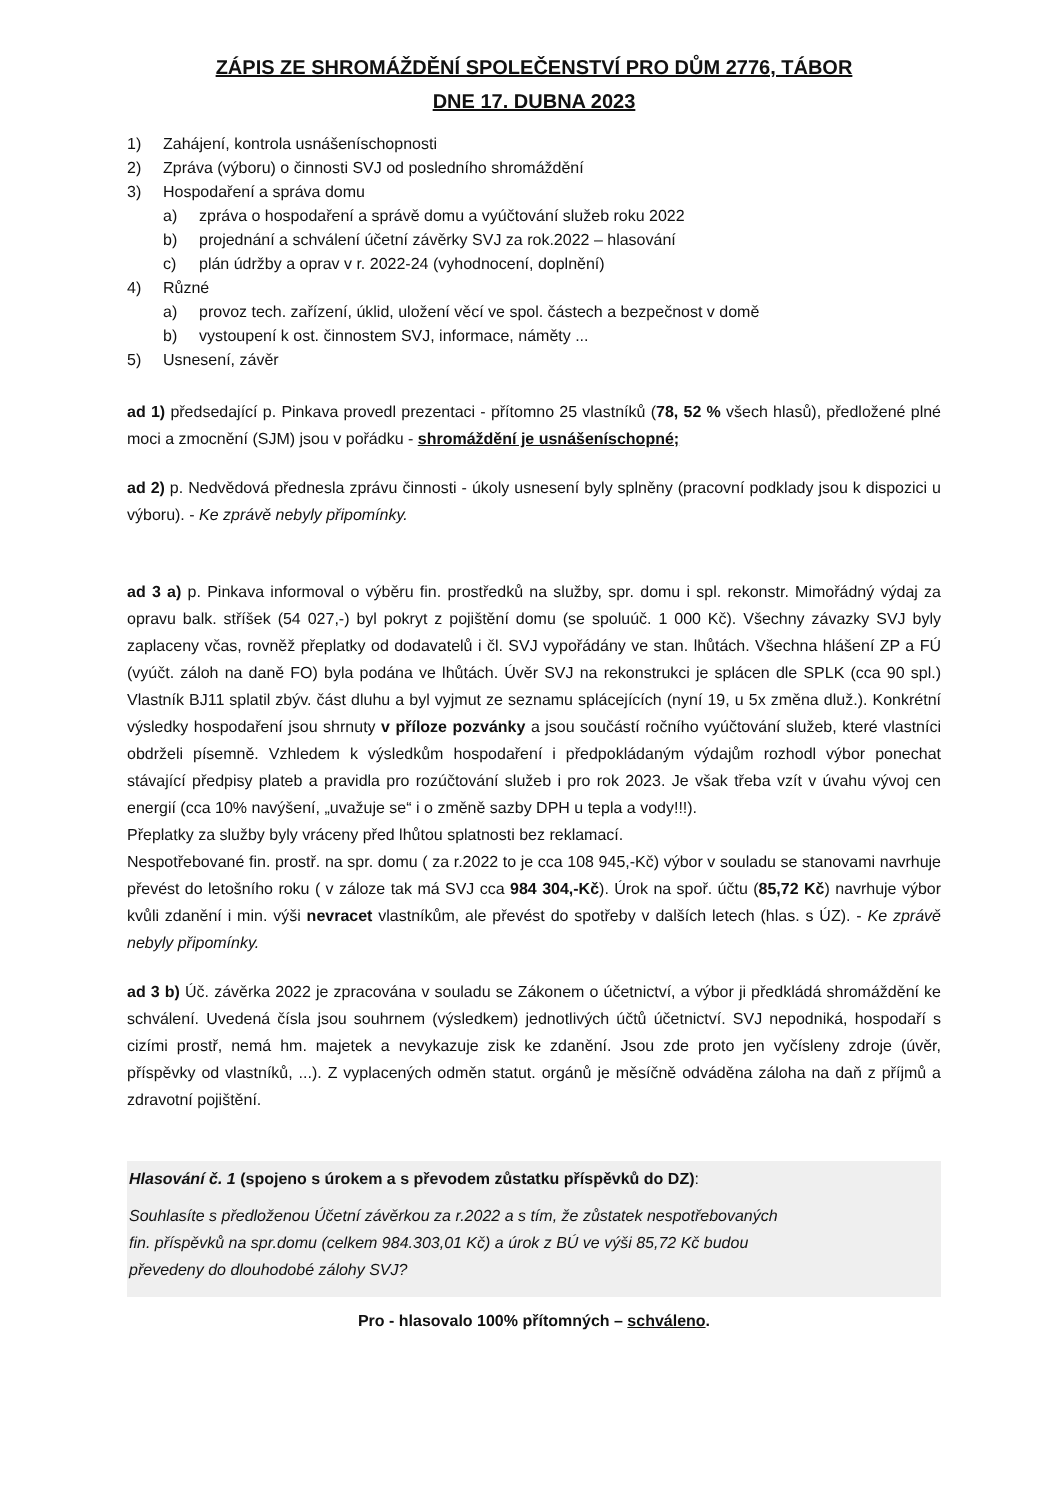ZÁPIS ZE SHROMÁŽDĚNÍ SPOLEČENSTVÍ PRO DŮM 2776, TÁBOR
DNE 17. DUBNA 2023
1) Zahájení, kontrola usnášeníschopnosti
2) Zpráva (výboru) o činnosti SVJ od posledního shromáždění
3) Hospodaření a správa domu
a) zpráva o hospodaření a správě domu a vyúčtování služeb roku 2022
b) projednání a schválení účetní závěrky SVJ za rok.2022 – hlasování
c) plán údržby a oprav v r. 2022-24 (vyhodnocení, doplnění)
4) Různé
a) provoz tech. zařízení, úklid, uložení věcí ve spol. částech a bezpečnost v domě
b) vystoupení k ost. činnostem SVJ, informace, náměty ...
5) Usnesení, závěr
ad 1) předsedající p. Pinkava provedl prezentaci - přítomno 25 vlastníků (78, 52 % všech hlasů), předložené plné moci a zmocnění (SJM) jsou v pořádku - shromáždění je usnášeníschopné;
ad 2) p. Nedvědová přednesla zprávu činnosti - úkoly usnesení byly splněny (pracovní podklady jsou k dispozici u výboru). - Ke zprávě nebyly připomínky.
ad 3 a) p. Pinkava informoval o výběru fin. prostředků na služby, spr. domu i spl. rekonstr. Mimořádný výdaj za opravu balk. stříšek (54 027,-) byl pokryt z pojištění domu (se spoluúč. 1 000 Kč). Všechny závazky SVJ byly zaplaceny včas, rovněž přeplatky od dodavatelů i čl. SVJ vypořádány ve stan. lhůtách. Všechna hlášení ZP a FÚ (vyúčt. záloh na daně FO) byla podána ve lhůtách. Úvěr SVJ na rekonstrukci je splácen dle SPLK (cca 90 spl.) Vlastník BJ11 splatil zbýv. část dluhu a byl vyjmut ze seznamu splácejících (nyní 19, u 5x změna dluž.). Konkrétní výsledky hospodaření jsou shrnuty v příloze pozvánky a jsou součástí ročního vyúčtování služeb, které vlastníci obdrželi písemně. Vzhledem k výsledkům hospodaření i předpokládaným výdajům rozhodl výbor ponechat stávající předpisy plateb a pravidla pro rozúčtování služeb i pro rok 2023. Je však třeba vzít v úvahu vývoj cen energií (cca 10% navýšení, „uvažuje se“ i o změně sazby DPH u tepla a vody!!!).
Přeplatky za služby byly vráceny před lhůtou splatnosti bez reklamací.
Nespotřebované fin. prostř. na spr. domu ( za r.2022 to je cca 108 945,-Kč) výbor v souladu se stanovami navrhuje převést do letošního roku ( v záloze tak má SVJ cca 984 304,-Kč). Úrok na spoř. účtu (85,72 Kč) navrhuje výbor kvůli zdanění i min. výši nevracet vlastníkům, ale převést do spotřeby v dalších letech (hlas. s ÚZ). - Ke zprávě nebyly připomínky.
ad 3 b) Úč. závěrka 2022 je zpracována v souladu se Zákonem o účetnictví, a výbor ji předkládá shromáždění ke schválení. Uvedená čísla jsou souhrnem (výsledkem) jednotlivých účtů účetnictví. SVJ nepodniká, hospodaří s cizími prostř, nemá hm. majetek a nevykazuje zisk ke zdanění. Jsou zde proto jen vyčísleny zdroje (úvěr, příspěvky od vlastníků, ...). Z vyplacených odměn statut. orgánů je měsíčně odváděna záloha na daň z příjmů a zdravotní pojištění.
Hlasování č. 1 (spojeno s úrokem a s převodem zůstatku příspěvků do DZ):
Souhlasíte s předloženou Účetní závěrkou za r.2022 a s tím, že zůstatek nespotřebovaných
fin. příspěvků na spr.domu (celkem 984.303,01 Kč) a úrok z BÚ ve výši 85,72 Kč budou
převedeny do dlouhodobé zálohy SVJ?
Pro - hlasovalo 100% přítomných – schváleno.